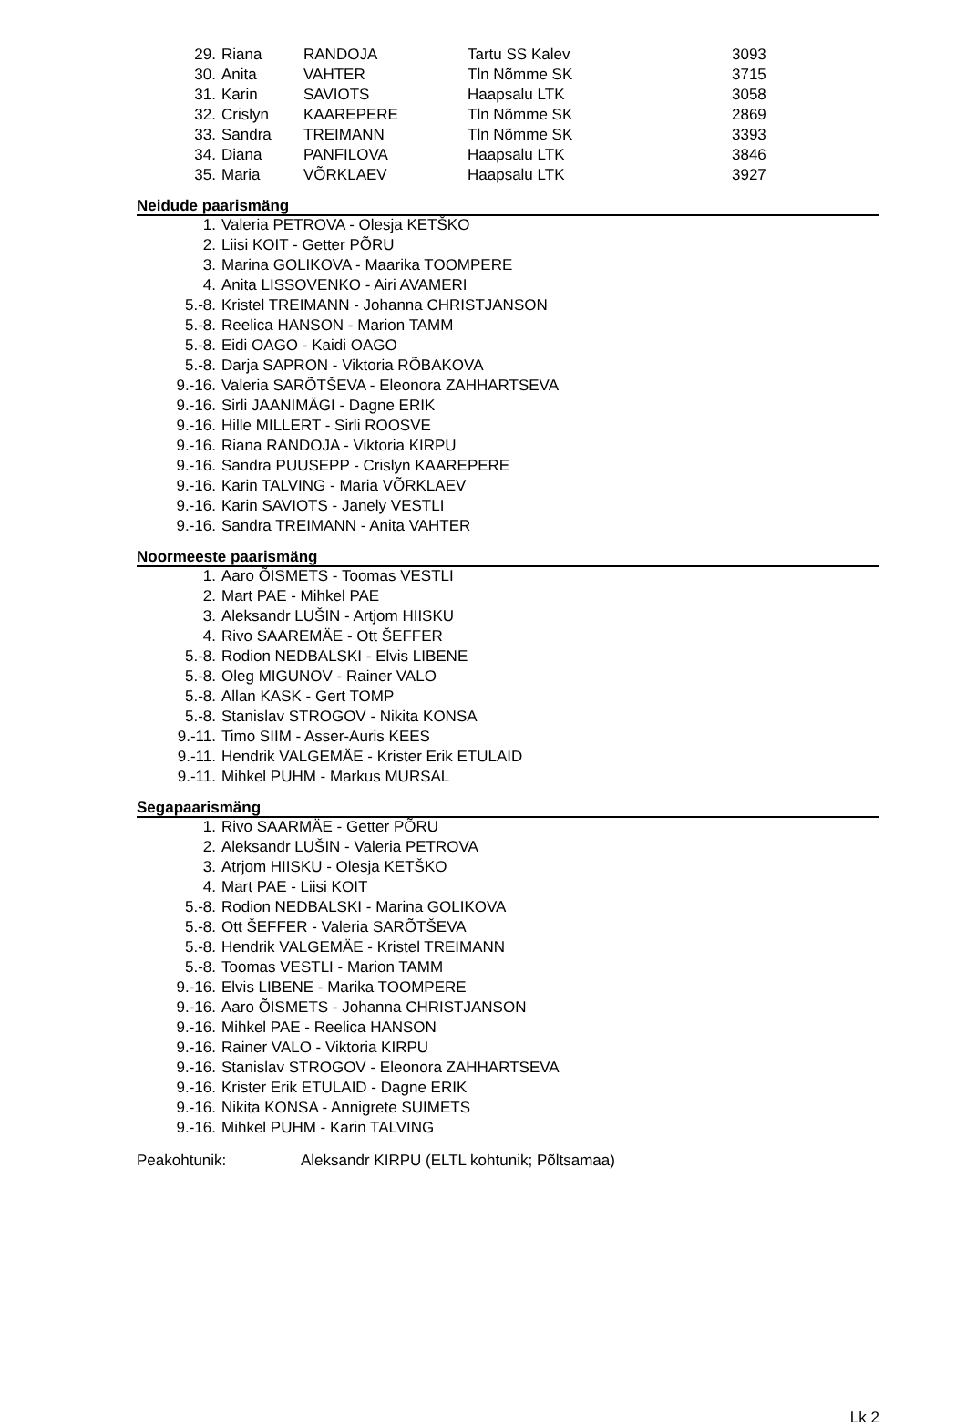| 29. | Riana | RANDOJA | Tartu SS Kalev | 3093 |
| 30. | Anita | VAHTER | Tln Nõmme SK | 3715 |
| 31. | Karin | SAVIOTS | Haapsalu LTK | 3058 |
| 32. | Crislyn | KAAREPERE | Tln Nõmme SK | 2869 |
| 33. | Sandra | TREIMANN | Tln Nõmme SK | 3393 |
| 34. | Diana | PANFILOVA | Haapsalu LTK | 3846 |
| 35. | Maria | VÕRKLAEV | Haapsalu LTK | 3927 |
Neidude paarismäng
| 1. | Valeria PETROVA - Olesja KETŠKO |
| 2. | Liisi KOIT - Getter PÕRU |
| 3. | Marina GOLIKOVA - Maarika TOOMPERE |
| 4. | Anita LISSOVENKO - Airi AVAMERI |
| 5.-8. | Kristel TREIMANN - Johanna CHRISTJANSON |
| 5.-8. | Reelica HANSON - Marion TAMM |
| 5.-8. | Eidi OAGO - Kaidi OAGO |
| 5.-8. | Darja SAPRON - Viktoria RÕBAKOVA |
| 9.-16. | Valeria SARÕTŠEVA - Eleonora ZAHHARTSEVA |
| 9.-16. | Sirli JAANIMÄGI - Dagne ERIK |
| 9.-16. | Hille MILLERT - Sirli ROOSVE |
| 9.-16. | Riana RANDOJA - Viktoria KIRPU |
| 9.-16. | Sandra PUUSEPP - Crislyn KAAREPERE |
| 9.-16. | Karin TALVING - Maria VÕRKLAEV |
| 9.-16. | Karin SAVIOTS - Janely VESTLI |
| 9.-16. | Sandra TREIMANN - Anita VAHTER |
Noormeeste paarismäng
| 1. | Aaro ÕISMETS - Toomas VESTLI |
| 2. | Mart PAE - Mihkel PAE |
| 3. | Aleksandr LUŠIN - Artjom HIISKU |
| 4. | Rivo SAAREMÄE - Ott ŠEFFER |
| 5.-8. | Rodion NEDBALSKI - Elvis LIBENE |
| 5.-8. | Oleg MIGUNOV - Rainer VALO |
| 5.-8. | Allan KASK - Gert TOMP |
| 5.-8. | Stanislav STROGOV - Nikita KONSA |
| 9.-11. | Timo SIIM - Asser-Auris KEES |
| 9.-11. | Hendrik VALGEMÄE - Krister Erik ETULAID |
| 9.-11. | Mihkel PUHM - Markus MURSAL |
Segapaarismäng
| 1. | Rivo SAARMÄE - Getter PÕRU |
| 2. | Aleksandr LUŠIN - Valeria PETROVA |
| 3. | Atrjom HIISKU - Olesja KETŠKO |
| 4. | Mart PAE - Liisi KOIT |
| 5.-8. | Rodion NEDBALSKI - Marina GOLIKOVA |
| 5.-8. | Ott ŠEFFER - Valeria SARÕTŠEVA |
| 5.-8. | Hendrik VALGEMÄE - Kristel TREIMANN |
| 5.-8. | Toomas VESTLI - Marion TAMM |
| 9.-16. | Elvis LIBENE - Marika TOOMPERE |
| 9.-16. | Aaro ÕISMETS - Johanna CHRISTJANSON |
| 9.-16. | Mihkel PAE - Reelica HANSON |
| 9.-16. | Rainer VALO - Viktoria KIRPU |
| 9.-16. | Stanislav STROGOV - Eleonora ZAHHARTSEVA |
| 9.-16. | Krister Erik ETULAID - Dagne ERIK |
| 9.-16. | Nikita KONSA - Annigrete SUIMETS |
| 9.-16. | Mihkel PUHM - Karin TALVING |
| Peakohtunik: | Aleksandr KIRPU (ELTL kohtunik; Põltsamaa) |
Lk 2